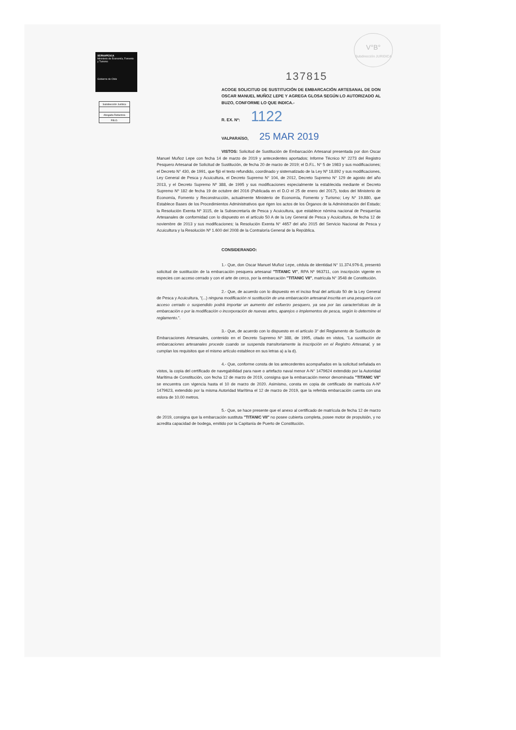SERNAPESCA
Ministerio de Economía, Fomento y Turismo
Gobierno de Chile
Subdirección Jurídica
Abogada Redactora
P.B.O.
V°B°
Subdirección JURIDICA
137815
ACOGE SOLICITUD DE SUSTITUCIÓN DE EMBARCACIÓN ARTESANAL DE DON OSCAR MANUEL MUÑOZ LEPE Y AGREGA GLOSA SEGÚN LO AUTORIZADO AL BUZO, CONFORME LO QUE INDICA.-
R. EX. Nº: 1122
VALPARAÍSO, 25 MAR 2019
VISTOS: Solicitud de Sustitución de Embarcación Artesanal presentada por don Oscar Manuel Muñoz Lepe con fecha 14 de marzo de 2019 y antecedentes aportados; Informe Técnico N° 2273 del Registro Pesquero Artesanal de Solicitud de Sustitución, de fecha 20 de marzo de 2019; el D.F.L. N° 5 de 1983 y sus modificaciones; el Decreto N° 430, de 1991, que fijó el texto refundido, coordinado y sistematizado de la Ley Nº 18.892 y sus modificaciones, Ley General de Pesca y Acuicultura, el Decreto Supremo N° 104, de 2012, Decreto Supremo N° 129 de agosto del año 2013, y el Decreto Supremo Nº 388, de 1995 y sus modificaciones especialmente la establecida mediante el Decreto Supremo Nº 182 de fecha 19 de octubre del 2016 (Publicada en el D.O el 25 de enero del 2017), todos del Ministerio de Economía, Fomento y Reconstrucción, actualmente Ministerio de Economía, Fomento y Turismo; Ley N° 19.880, que Establece Bases de los Procedimientos Administrativos que rigen los actos de los Órganos de la Administración del Estado; la Resolución Exenta Nº 3115, de la Subsecretaría de Pesca y Acuicultura, que establece nómina nacional de Pesquerías Artesanales de conformidad con lo dispuesto en el artículo 50 A de la Ley General de Pesca y Acuicultura, de fecha 12 de noviembre de 2013 y sus modificaciones; la Resolución Exenta N° 4657 del año 2015 del Servicio Nacional de Pesca y Acuicultura y la Resolución Nº 1.600 del 2008 de la Contraloría General de la República.
CONSIDERANDO:
1.- Que, don Oscar Manuel Muñoz Lepe, cédula de identidad N° 11.374.976-8, presentó solicitud de sustitución de la embarcación pesquera artesanal "TITANIC VI", RPA Nº 963711, con inscripción vigente en especies con acceso cerrado y con el arte de cerco, por la embarcación "TITANIC VII", matrícula N° 3548 de Constitución.
2.- Que, de acuerdo con lo dispuesto en el inciso final del artículo 50 de la Ley General de Pesca y Acuicultura, "(...) ninguna modificación ni sustitución de una embarcación artesanal inscrita en una pesquería con acceso cerrado o suspendido podrá importar un aumento del esfuerzo pesquero, ya sea por las características de la embarcación o por la modificación o incorporación de nuevas artes, aparejos o implementos de pesca, según lo determine el reglamento.".
3.- Que, de acuerdo con lo dispuesto en el artículo 3° del Reglamento de Sustitución de Embarcaciones Artesanales, contenido en el Decreto Supremo Nº 388, de 1995, citado en vistos, "La sustitución de embarcaciones artesanales procede cuando se suspenda transitoriamente la inscripción en el Registro Artesanal, y se cumplan los requisitos que el mismo artículo establece en sus letras a) a la d).
4.- Que, conforme consta de los antecedentes acompañados en la solicitud señalada en vistos, la copia del certificado de navegabilidad para nave o artefacto naval menor A-N° 1479624 extendido por la Autoridad Marítima de Constitución, con fecha 12 de marzo de 2019, consigna que la embarcación menor denominada "TITANIC VII" se encuentra con vigencia hasta el 10 de marzo de 2020. Asimismo, consta en copia de certificado de matrícula A-Nº 1479623, extendido por la misma Autoridad Marítima el 12 de marzo de 2019, que la referida embarcación cuenta con una eslora de 10.00 metros.
5.- Que, se hace presente que el anexo al certificado de matrícula de fecha 12 de marzo de 2019, consigna que la embarcación sustituta "TITANIC VII" no posee cubierta completa, posee motor de propulsión, y no acredita capacidad de bodega, emitido por la Capitanía de Puerto de Constitución.